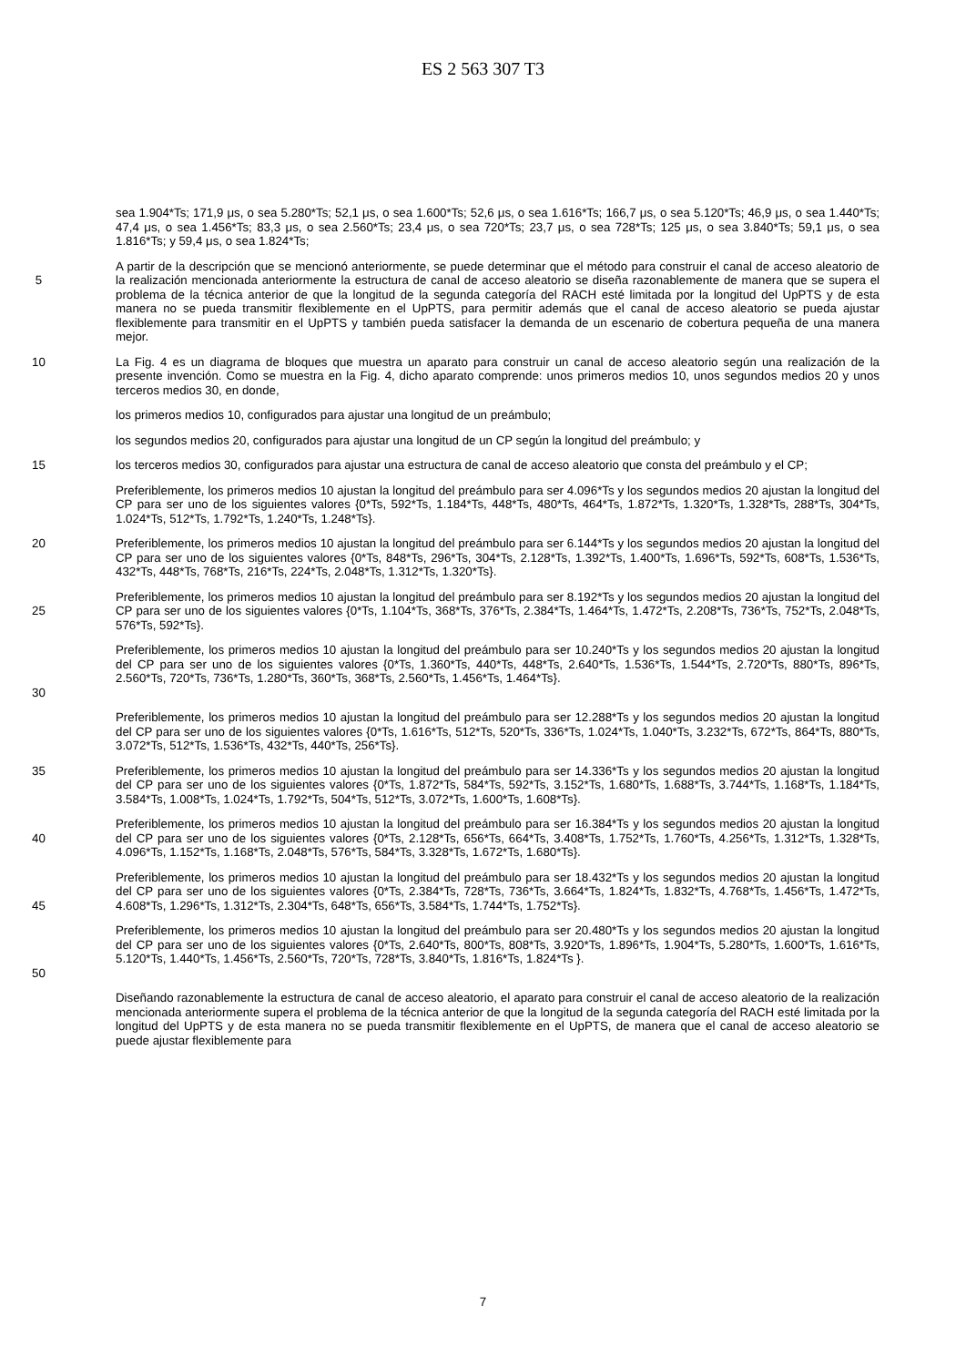ES 2 563 307 T3
sea 1.904*Ts; 171,9 μs, o sea 5.280*Ts; 52,1 μs, o sea 1.600*Ts; 52,6 μs, o sea 1.616*Ts; 166,7 μs, o sea 5.120*Ts; 46,9 μs, o sea 1.440*Ts; 47,4 μs, o sea 1.456*Ts; 83,3 μs, o sea 2.560*Ts; 23,4 μs, o sea 720*Ts; 23,7 μs, o sea 728*Ts; 125 μs, o sea 3.840*Ts; 59,1 μs, o sea 1.816*Ts; y 59,4 μs, o sea 1.824*Ts;
5 A partir de la descripción que se mencionó anteriormente, se puede determinar que el método para construir el canal de acceso aleatorio de la realización mencionada anteriormente la estructura de canal de acceso aleatorio se diseña razonablemente de manera que se supera el problema de la técnica anterior de que la longitud de la segunda categoría del RACH esté limitada por la longitud del UpPTS y de esta manera no se pueda transmitir flexiblemente en el UpPTS, para permitir además que el canal de acceso aleatorio se pueda ajustar flexiblemente para transmitir en el UpPTS y también pueda satisfacer la demanda de un escenario de cobertura pequeña de una manera mejor.
10 La Fig. 4 es un diagrama de bloques que muestra un aparato para construir un canal de acceso aleatorio según una realización de la presente invención. Como se muestra en la Fig. 4, dicho aparato comprende: unos primeros medios 10, unos segundos medios 20 y unos terceros medios 30, en donde,
los primeros medios 10, configurados para ajustar una longitud de un preámbulo;
los segundos medios 20, configurados para ajustar una longitud de un CP según la longitud del preámbulo; y
15 los terceros medios 30, configurados para ajustar una estructura de canal de acceso aleatorio que consta del preámbulo y el CP;
Preferiblemente, los primeros medios 10 ajustan la longitud del preámbulo para ser 4.096*Ts y los segundos medios 20 ajustan la longitud del CP para ser uno de los siguientes valores {0*Ts, 592*Ts, 1.184*Ts, 448*Ts, 480*Ts, 464*Ts, 1.872*Ts, 1.320*Ts, 1.328*Ts, 288*Ts, 304*Ts, 1.024*Ts, 512*Ts, 1.792*Ts, 1.240*Ts, 1.248*Ts}.
20 Preferiblemente, los primeros medios 10 ajustan la longitud del preámbulo para ser 6.144*Ts y los segundos medios 20 ajustan la longitud del CP para ser uno de los siguientes valores {0*Ts, 848*Ts, 296*Ts, 304*Ts, 2.128*Ts, 1.392*Ts, 1.400*Ts, 1.696*Ts, 592*Ts, 608*Ts, 1.536*Ts, 432*Ts, 448*Ts, 768*Ts, 216*Ts, 224*Ts, 2.048*Ts, 1.312*Ts, 1.320*Ts}.
25 Preferiblemente, los primeros medios 10 ajustan la longitud del preámbulo para ser 8.192*Ts y los segundos medios 20 ajustan la longitud del CP para ser uno de los siguientes valores {0*Ts, 1.104*Ts, 368*Ts, 376*Ts, 2.384*Ts, 1.464*Ts, 1.472*Ts, 2.208*Ts, 736*Ts, 752*Ts, 2.048*Ts, 576*Ts, 592*Ts}.
30 Preferiblemente, los primeros medios 10 ajustan la longitud del preámbulo para ser 10.240*Ts y los segundos medios 20 ajustan la longitud del CP para ser uno de los siguientes valores {0*Ts, 1.360*Ts, 440*Ts, 448*Ts, 2.640*Ts, 1.536*Ts, 1.544*Ts, 2.720*Ts, 880*Ts, 896*Ts, 2.560*Ts, 720*Ts, 736*Ts, 1.280*Ts, 360*Ts, 368*Ts, 2.560*Ts, 1.456*Ts, 1.464*Ts}.
Preferiblemente, los primeros medios 10 ajustan la longitud del preámbulo para ser 12.288*Ts y los segundos medios 20 ajustan la longitud del CP para ser uno de los siguientes valores {0*Ts, 1.616*Ts, 512*Ts, 520*Ts, 336*Ts, 1.024*Ts, 1.040*Ts, 3.232*Ts, 672*Ts, 864*Ts, 880*Ts, 3.072*Ts, 512*Ts, 1.536*Ts, 432*Ts, 440*Ts, 256*Ts}.
35 Preferiblemente, los primeros medios 10 ajustan la longitud del preámbulo para ser 14.336*Ts y los segundos medios 20 ajustan la longitud del CP para ser uno de los siguientes valores {0*Ts, 1.872*Ts, 584*Ts, 592*Ts, 3.152*Ts, 1.680*Ts, 1.688*Ts, 3.744*Ts, 1.168*Ts, 1.184*Ts, 3.584*Ts, 1.008*Ts, 1.024*Ts, 1.792*Ts, 504*Ts, 512*Ts, 3.072*Ts, 1.600*Ts, 1.608*Ts}.
40 Preferiblemente, los primeros medios 10 ajustan la longitud del preámbulo para ser 16.384*Ts y los segundos medios 20 ajustan la longitud del CP para ser uno de los siguientes valores {0*Ts, 2.128*Ts, 656*Ts, 664*Ts, 3.408*Ts, 1.752*Ts, 1.760*Ts, 4.256*Ts, 1.312*Ts, 1.328*Ts, 4.096*Ts, 1.152*Ts, 1.168*Ts, 2.048*Ts, 576*Ts, 584*Ts, 3.328*Ts, 1.672*Ts, 1.680*Ts}.
45 Preferiblemente, los primeros medios 10 ajustan la longitud del preámbulo para ser 18.432*Ts y los segundos medios 20 ajustan la longitud del CP para ser uno de los siguientes valores {0*Ts, 2.384*Ts, 728*Ts, 736*Ts, 3.664*Ts, 1.824*Ts, 1.832*Ts, 4.768*Ts, 1.456*Ts, 1.472*Ts, 4.608*Ts, 1.296*Ts, 1.312*Ts, 2.304*Ts, 648*Ts, 656*Ts, 3.584*Ts, 1.744*Ts, 1.752*Ts}.
50 Preferiblemente, los primeros medios 10 ajustan la longitud del preámbulo para ser 20.480*Ts y los segundos medios 20 ajustan la longitud del CP para ser uno de los siguientes valores {0*Ts, 2.640*Ts, 800*Ts, 808*Ts, 3.920*Ts, 1.896*Ts, 1.904*Ts, 5.280*Ts, 1.600*Ts, 1.616*Ts, 5.120*Ts, 1.440*Ts, 1.456*Ts, 2.560*Ts, 720*Ts, 728*Ts, 3.840*Ts, 1.816*Ts, 1.824*Ts }.
Diseñando razonablemente la estructura de canal de acceso aleatorio, el aparato para construir el canal de acceso aleatorio de la realización mencionada anteriormente supera el problema de la técnica anterior de que la longitud de la segunda categoría del RACH esté limitada por la longitud del UpPTS y de esta manera no se pueda transmitir flexiblemente en el UpPTS, de manera que el canal de acceso aleatorio se puede ajustar flexiblemente para
7